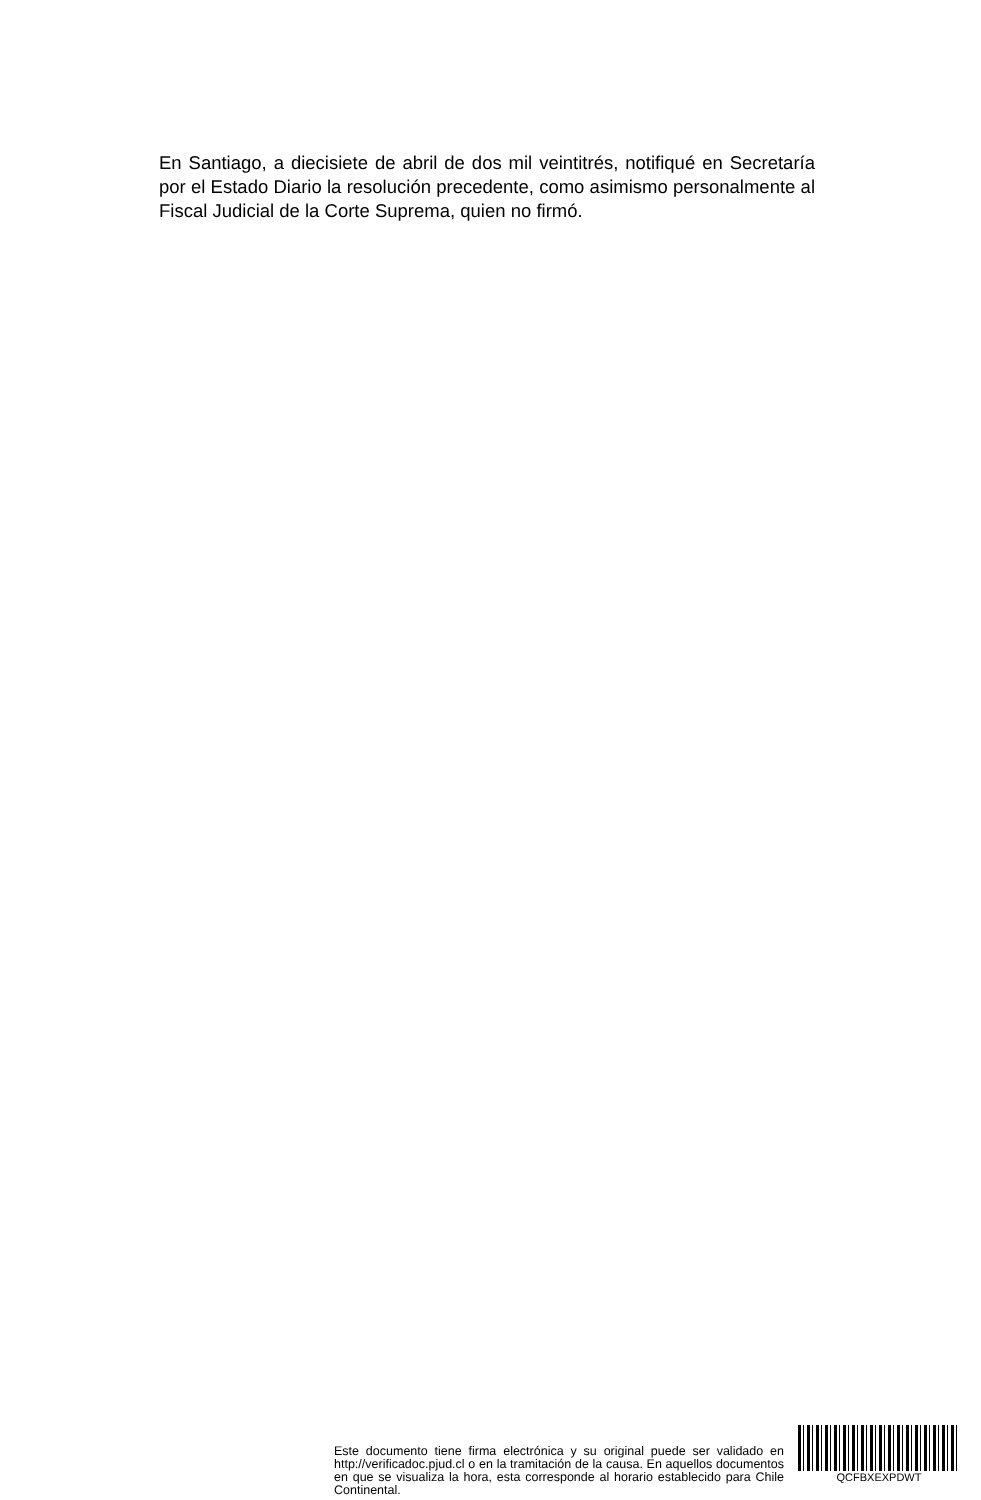En Santiago, a diecisiete de abril de dos mil veintitrés, notifiqué en Secretaría por el Estado Diario la resolución precedente, como asimismo personalmente al Fiscal Judicial de la Corte Suprema, quien no firmó.
Este documento tiene firma electrónica y su original puede ser validado en http://verificadoc.pjud.cl o en la tramitación de la causa. En aquellos documentos en que se visualiza la hora, esta corresponde al horario establecido para Chile Continental.
QCFBXEXPDWT